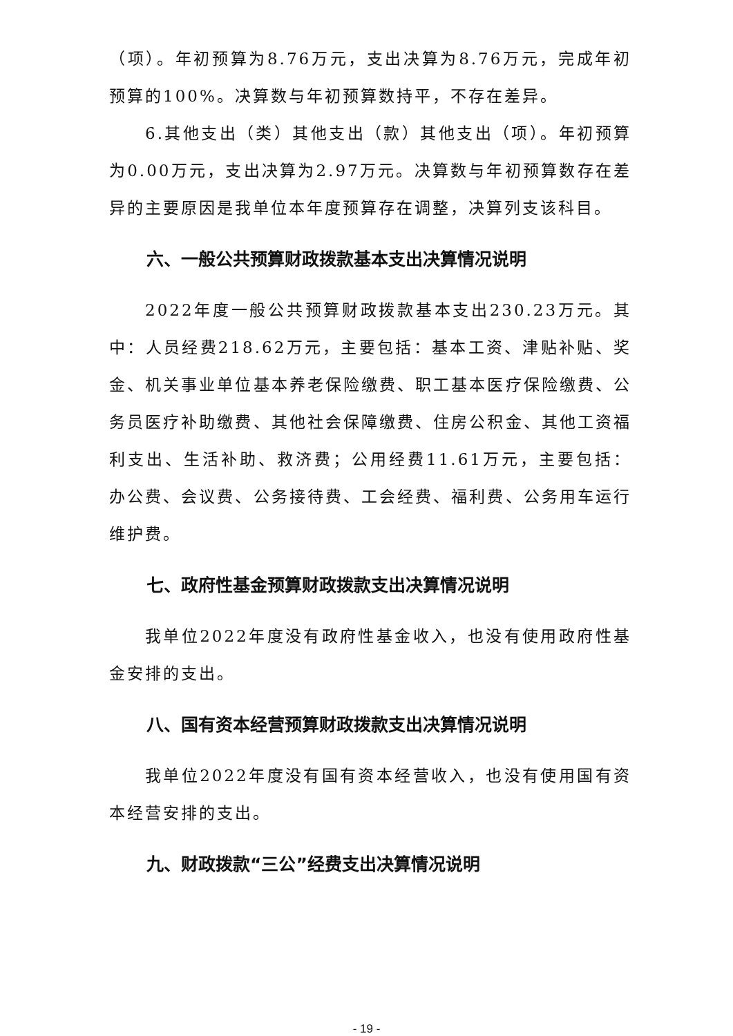（项）。年初预算为8.76万元，支出决算为8.76万元，完成年初预算的100%。决算数与年初预算数持平，不存在差异。
6.其他支出（类）其他支出（款）其他支出（项）。年初预算为0.00万元，支出决算为2.97万元。决算数与年初预算数存在差异的主要原因是我单位本年度预算存在调整，决算列支该科目。
六、一般公共预算财政拨款基本支出决算情况说明
2022年度一般公共预算财政拨款基本支出230.23万元。其中：人员经费218.62万元，主要包括：基本工资、津贴补贴、奖金、机关事业单位基本养老保险缴费、职工基本医疗保险缴费、公务员医疗补助缴费、其他社会保障缴费、住房公积金、其他工资福利支出、生活补助、救济费；公用经费11.61万元，主要包括：办公费、会议费、公务接待费、工会经费、福利费、公务用车运行维护费。
七、政府性基金预算财政拨款支出决算情况说明
我单位2022年度没有政府性基金收入，也没有使用政府性基金安排的支出。
八、国有资本经营预算财政拨款支出决算情况说明
我单位2022年度没有国有资本经营收入，也没有使用国有资本经营安排的支出。
九、财政拨款“三公”经费支出决算情况说明
- 19 -